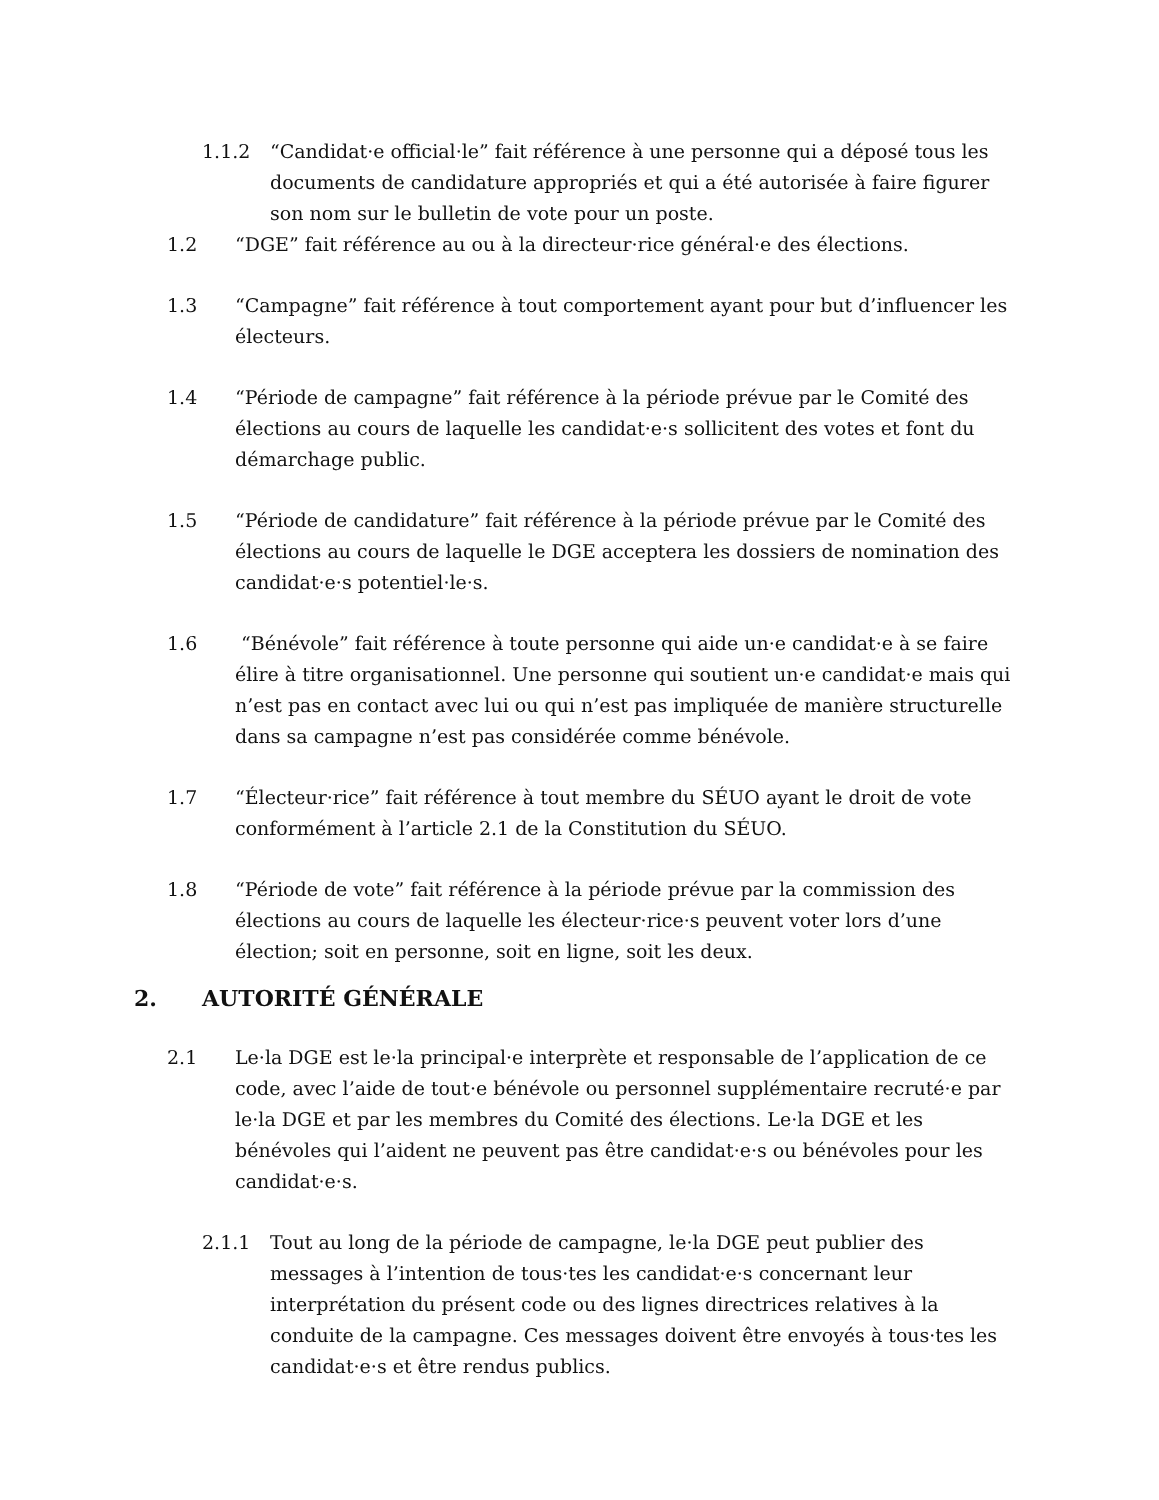1.1.2 “Candidat·e official·le” fait référence à une personne qui a déposé tous les documents de candidature appropriés et qui a été autorisée à faire figurer son nom sur le bulletin de vote pour un poste.
1.2 “DGE” fait référence au ou à la directeur·rice général·e des élections.
1.3 “Campagne” fait référence à tout comportement ayant pour but d’influencer les électeurs.
1.4 “Période de campagne” fait référence à la période prévue par le Comité des élections au cours de laquelle les candidat·e·s sollicitent des votes et font du démarchage public.
1.5 “Période de candidature” fait référence à la période prévue par le Comité des élections au cours de laquelle le DGE acceptera les dossiers de nomination des candidat·e·s potentiel·le·s.
1.6 “Bénévole” fait référence à toute personne qui aide un·e candidat·e à se faire élire à titre organisationnel. Une personne qui soutient un·e candidat·e mais qui n’est pas en contact avec lui ou qui n’est pas impliquée de manière structurelle dans sa campagne n’est pas considérée comme bénévole.
1.7 “Électeur·rice” fait référence à tout membre du SÉUO ayant le droit de vote conformément à l’article 2.1 de la Constitution du SÉUO.
1.8 “Période de vote” fait référence à la période prévue par la commission des élections au cours de laquelle les électeur·rice·s peuvent voter lors d’une élection; soit en personne, soit en ligne, soit les deux.
2. AUTORITÉ GÉNÉRALE
2.1 Le·la DGE est le·la principal·e interprète et responsable de l’application de ce code, avec l’aide de tout·e bénévole ou personnel supplémentaire recruté·e par le·la DGE et par les membres du Comité des élections. Le·la DGE et les bénévoles qui l’aident ne peuvent pas être candidat·e·s ou bénévoles pour les candidat·e·s.
2.1.1 Tout au long de la période de campagne, le·la DGE peut publier des messages à l’intention de tous·tes les candidat·e·s concernant leur interprétation du présent code ou des lignes directrices relatives à la conduite de la campagne. Ces messages doivent être envoyés à tous·tes les candidat·e·s et être rendus publics.